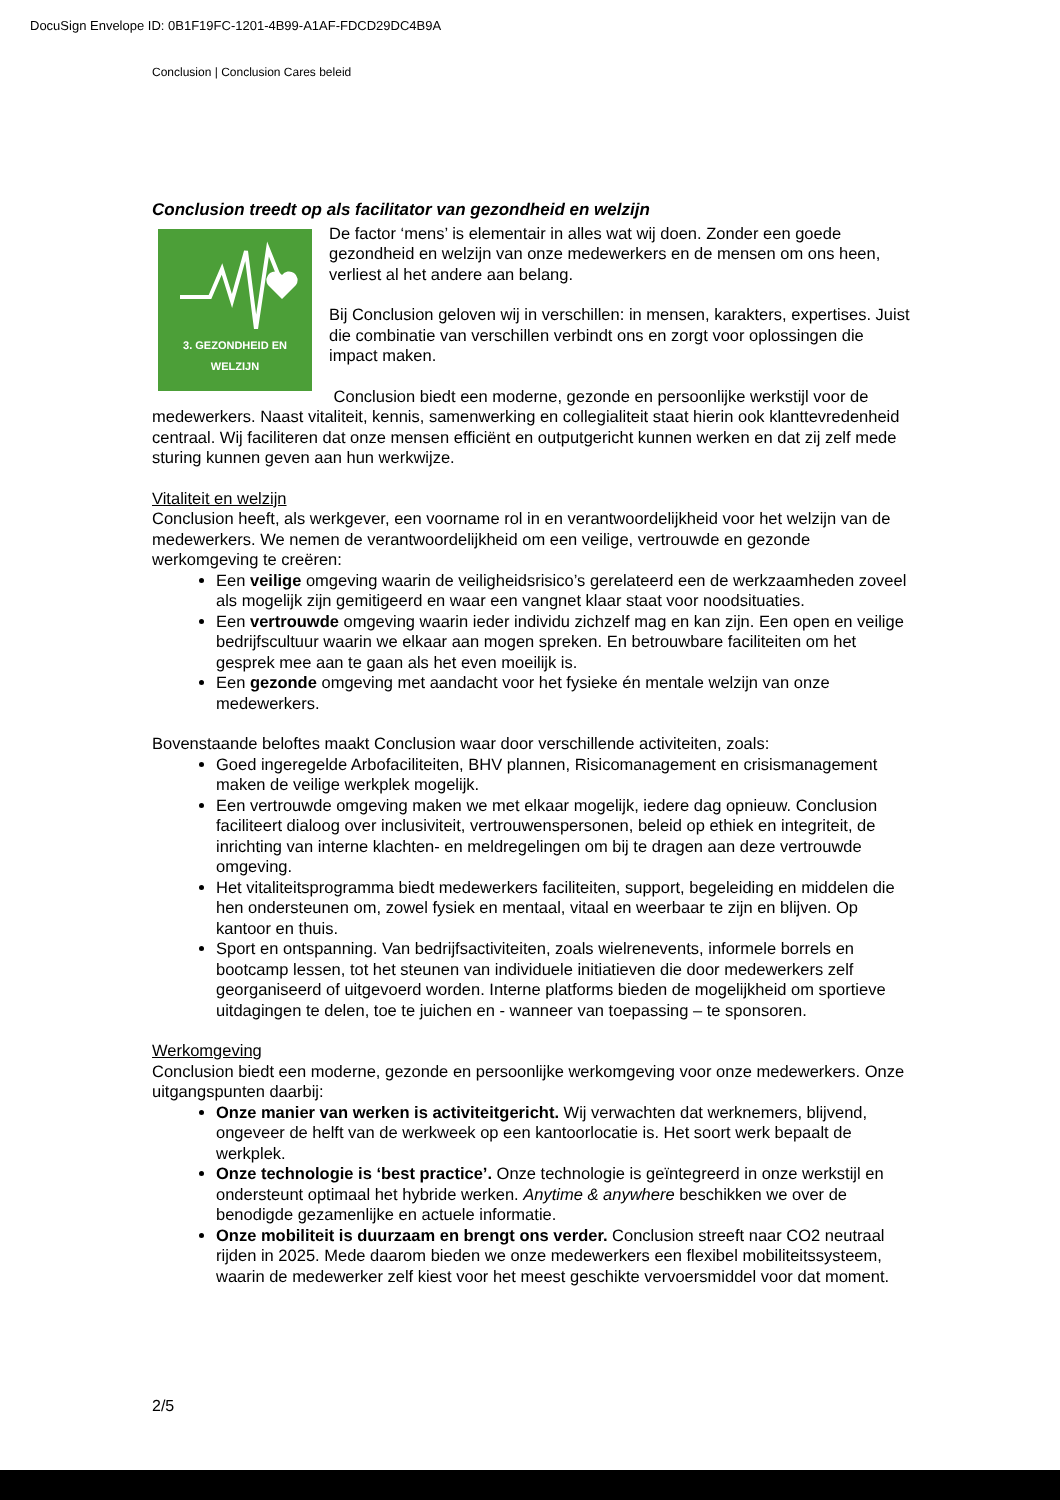DocuSign Envelope ID: 0B1F19FC-1201-4B99-A1AF-FDCD29DC4B9A
Conclusion | Conclusion Cares beleid
Conclusion treedt op als facilitator van gezondheid en welzijn
3. GEZONDHEID EN WELZIJN
De factor ‘mens’ is elementair in alles wat wij doen. Zonder een goede gezondheid en welzijn van onze medewerkers en de mensen om ons heen, verliest al het andere aan belang.
Bij Conclusion geloven wij in verschillen: in mensen, karakters, expertises. Juist die combinatie van verschillen verbindt ons en zorgt voor oplossingen die impact maken.
Conclusion biedt een moderne, gezonde en persoonlijke werkstijl voor de medewerkers. Naast vitaliteit, kennis, samenwerking en collegialiteit staat hierin ook klanttevredenheid centraal. Wij faciliteren dat onze mensen efficiënt en outputgericht kunnen werken en dat zij zelf mede sturing kunnen geven aan hun werkwijze.
Vitaliteit en welzijn
Conclusion heeft, als werkgever, een voorname rol in en verantwoordelijkheid voor het welzijn van de medewerkers. We nemen de verantwoordelijkheid om een veilige, vertrouwde en gezonde werkomgeving te creëren:
Een veilige omgeving waarin de veiligheidsrisico’s gerelateerd een de werkzaamheden zoveel als mogelijk zijn gemitigeerd en waar een vangnet klaar staat voor noodsituaties.
Een vertrouwde omgeving waarin ieder individu zichzelf mag en kan zijn. Een open en veilige bedrijfscultuur waarin we elkaar aan mogen spreken. En betrouwbare faciliteiten om het gesprek mee aan te gaan als het even moeilijk is.
Een gezonde omgeving met aandacht voor het fysieke én mentale welzijn van onze medewerkers.
Bovenstaande beloftes maakt Conclusion waar door verschillende activiteiten, zoals:
Goed ingeregelde Arbofaciliteiten, BHV plannen, Risicomanagement en crisismanagement maken de veilige werkplek mogelijk.
Een vertrouwde omgeving maken we met elkaar mogelijk, iedere dag opnieuw. Conclusion faciliteert dialoog over inclusiviteit, vertrouwenspersonen, beleid op ethiek en integriteit, de inrichting van interne klachten- en meldregelingen om bij te dragen aan deze vertrouwde omgeving.
Het vitaliteitsprogramma biedt medewerkers faciliteiten, support, begeleiding en middelen die hen ondersteunen om, zowel fysiek en mentaal, vitaal en weerbaar te zijn en blijven. Op kantoor en thuis.
Sport en ontspanning. Van bedrijfsactiviteiten, zoals wielrenevents, informele borrels en bootcamp lessen, tot het steunen van individuele initiatieven die door medewerkers zelf georganiseerd of uitgevoerd worden. Interne platforms bieden de mogelijkheid om sportieve uitdagingen te delen, toe te juichen en - wanneer van toepassing – te sponsoren.
Werkomgeving
Conclusion biedt een moderne, gezonde en persoonlijke werkomgeving voor onze medewerkers. Onze uitgangspunten daarbij:
Onze manier van werken is activiteitgericht. Wij verwachten dat werknemers, blijvend, ongeveer de helft van de werkweek op een kantoorlocatie is. Het soort werk bepaalt de werkplek.
Onze technologie is ‘best practice’. Onze technologie is geïntegreerd in onze werkstijl en ondersteunt optimaal het hybride werken. Anytime & anywhere beschikken we over de benodigde gezamenlijke en actuele informatie.
Onze mobiliteit is duurzaam en brengt ons verder. Conclusion streeft naar CO2 neutraal rijden in 2025. Mede daarom bieden we onze medewerkers een flexibel mobiliteitssysteem, waarin de medewerker zelf kiest voor het meest geschikte vervoersmiddel voor dat moment.
2/5